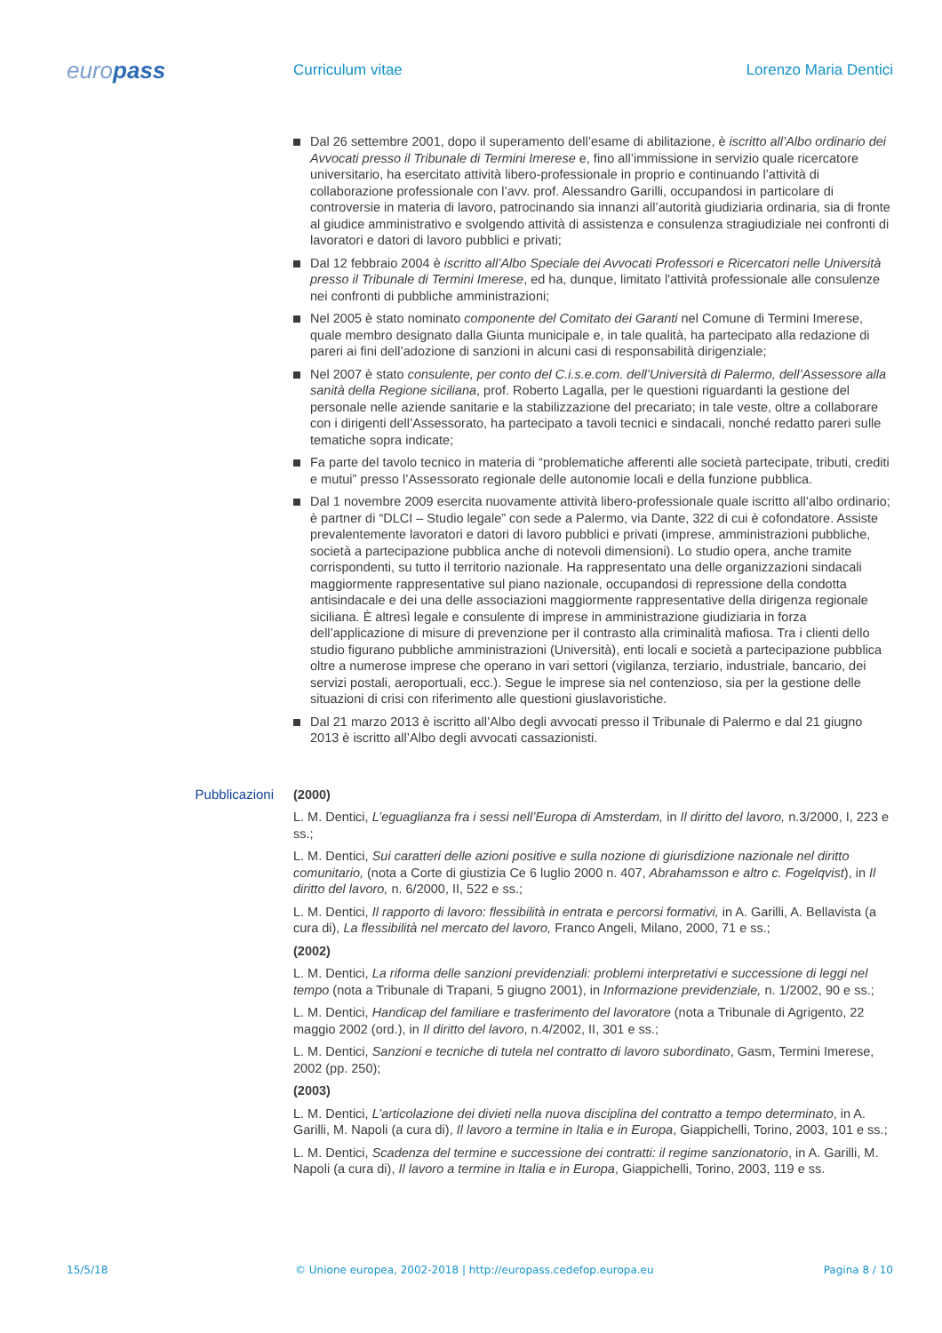europass
Curriculum vitae Lorenzo Maria Dentici
Dal 26 settembre 2001, dopo il superamento dell’esame di abilitazione, è iscritto all’Albo ordinario dei Avvocati presso il Tribunale di Termini Imerese e, fino all’immissione in servizio quale ricercatore universitario, ha esercitato attività libero-professionale in proprio e continuando l’attività di collaborazione professionale con l’avv. prof. Alessandro Garilli, occupandosi in particolare di controversie in materia di lavoro, patrocinando sia innanzi all’autorità giudiziaria ordinaria, sia di fronte al giudice amministrativo e svolgendo attività di assistenza e consulenza stragiudiziale nei confronti di lavoratori e datori di lavoro pubblici e privati;
Dal 12 febbraio 2004 è iscritto all’Albo Speciale dei Avvocati Professori e Ricercatori nelle Università presso il Tribunale di Termini Imerese, ed ha, dunque, limitato l'attività professionale alle consulenze nei confronti di pubbliche amministrazioni;
Nel 2005 è stato nominato componente del Comitato dei Garanti nel Comune di Termini Imerese, quale membro designato dalla Giunta municipale e, in tale qualità, ha partecipato alla redazione di pareri ai fini dell’adozione di sanzioni in alcuni casi di responsabilità dirigenziale;
Nel 2007 è stato consulente, per conto del C.i.s.e.com. dell’Università di Palermo, dell’Assessore alla sanità della Regione siciliana, prof. Roberto Lagalla, per le questioni riguardanti la gestione del personale nelle aziende sanitarie e la stabilizzazione del precariato; in tale veste, oltre a collaborare con i dirigenti dell’Assessorato, ha partecipato a tavoli tecnici e sindacali, nonché redatto pareri sulle tematiche sopra indicate;
Fa parte del tavolo tecnico in materia di “problematiche afferenti alle società partecipate, tributi, crediti e mutui” presso l’Assessorato regionale delle autonomie locali e della funzione pubblica.
Dal 1 novembre 2009 esercita nuovamente attività libero-professionale quale iscritto all’albo ordinario; è partner di “DLCI – Studio legale” con sede a Palermo, via Dante, 322 di cui è cofondatore. Assiste prevalentemente lavoratori e datori di lavoro pubblici e privati (imprese, amministrazioni pubbliche, società a partecipazione pubblica anche di notevoli dimensioni). Lo studio opera, anche tramite corrispondenti, su tutto il territorio nazionale. Ha rappresentato una delle organizzazioni sindacali maggiormente rappresentative sul piano nazionale, occupandosi di repressione della condotta antisindacale e dei una delle associazioni maggiormente rappresentative della dirigenza regionale siciliana. È altresì legale e consulente di imprese in amministrazione giudiziaria in forza dell’applicazione di misure di prevenzione per il contrasto alla criminalità mafiosa. Tra i clienti dello studio figurano pubbliche amministrazioni (Università), enti locali e società a partecipazione pubblica oltre a numerose imprese che operano in vari settori (vigilanza, terziario, industriale, bancario, dei servizi postali, aeroportuali, ecc.). Segue le imprese sia nel contenzioso, sia per la gestione delle situazioni di crisi con riferimento alle questioni giuslavoristiche.
Dal 21 marzo 2013 è iscritto all’Albo degli avvocati presso il Tribunale di Palermo e dal 21 giugno 2013 è iscritto all’Albo degli avvocati cassazionisti.
Pubblicazioni (2000)
L. M. Dentici, L’eguaglianza fra i sessi nell’Europa di Amsterdam, in Il diritto del lavoro, n.3/2000, I, 223 e ss.;
L. M. Dentici, Sui caratteri delle azioni positive e sulla nozione di giurisdizione nazionale nel diritto comunitario, (nota a Corte di giustizia Ce 6 luglio 2000 n. 407, Abrahamsson e altro c. Fogelqvist), in Il diritto del lavoro, n. 6/2000, II, 522 e ss.;
L. M. Dentici, Il rapporto di lavoro: flessibilità in entrata e percorsi formativi, in A. Garilli, A. Bellavista (a cura di), La flessibilità nel mercato del lavoro, Franco Angeli, Milano, 2000, 71 e ss.;
(2002)
L. M. Dentici, La riforma delle sanzioni previdenziali: problemi interpretativi e successione di leggi nel tempo (nota a Tribunale di Trapani, 5 giugno 2001), in Informazione previdenziale, n. 1/2002, 90 e ss.;
L. M. Dentici, Handicap del familiare e trasferimento del lavoratore (nota a Tribunale di Agrigento, 22 maggio 2002 (ord.), in Il diritto del lavoro, n.4/2002, II, 301 e ss.;
L. M. Dentici, Sanzioni e tecniche di tutela nel contratto di lavoro subordinato, Gasm, Termini Imerese, 2002 (pp. 250);
(2003)
L. M. Dentici, L’articolazione dei divieti nella nuova disciplina del contratto a tempo determinato, in A. Garilli, M. Napoli (a cura di), Il lavoro a termine in Italia e in Europa, Giappichelli, Torino, 2003, 101 e ss.;
L. M. Dentici, Scadenza del termine e successione dei contratti: il regime sanzionatorio, in A. Garilli, M. Napoli (a cura di), Il lavoro a termine in Italia e in Europa, Giappichelli, Torino, 2003, 119 e ss.
15/5/18 © Unione europea, 2002-2018 | http://europass.cedefop.europa.eu
Pagina 8 / 10